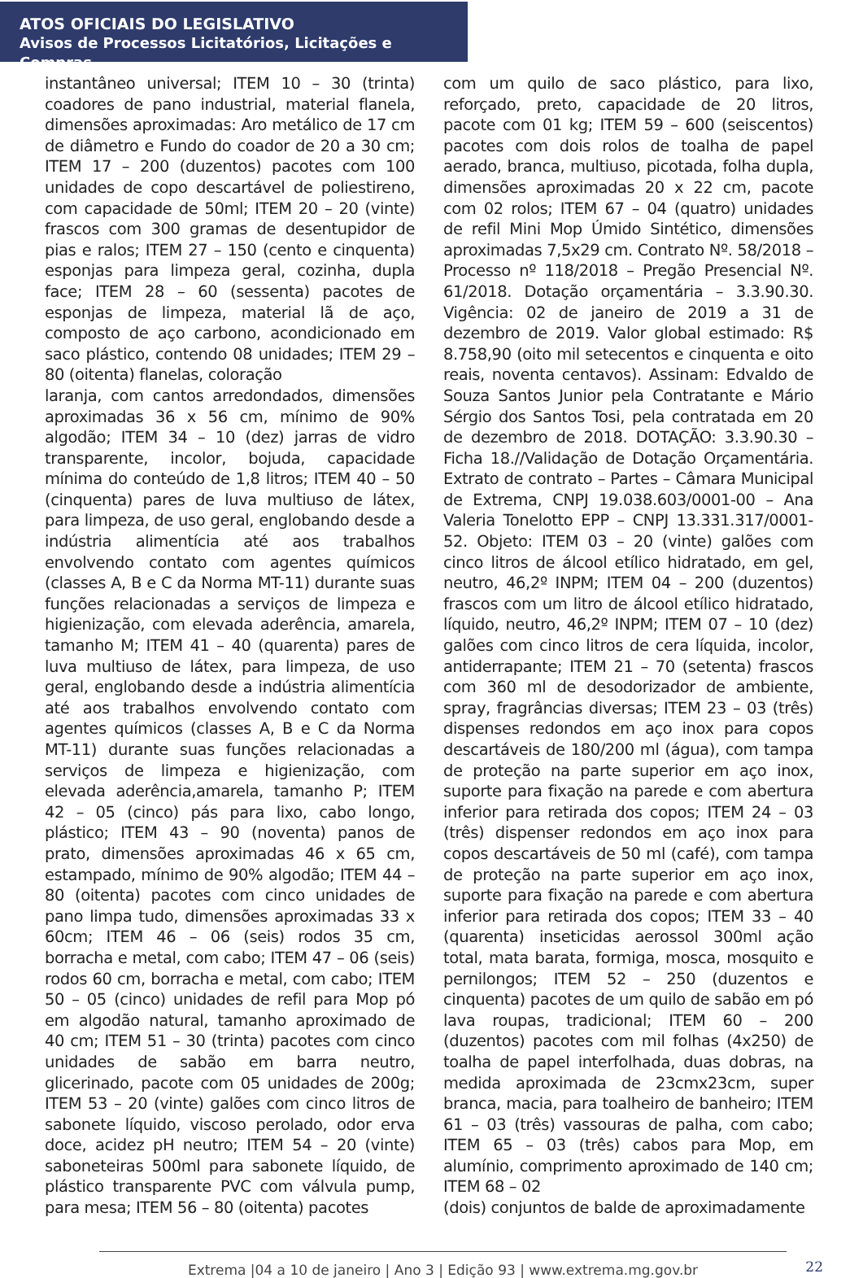ATOS OFICIAIS DO LEGISLATIVO
Avisos de Processos Licitatórios, Licitações e Compras
instantâneo universal; ITEM 10 – 30 (trinta) coadores de pano industrial, material flanela, dimensões aproximadas: Aro metálico de 17 cm de diâmetro e Fundo do coador de 20 a 30 cm; ITEM 17 – 200 (duzentos) pacotes com 100 unidades de copo descartável de poliestireno, com capacidade de 50ml; ITEM 20 – 20 (vinte) frascos com 300 gramas de desentupidor de pias e ralos; ITEM 27 – 150 (cento e cinquenta) esponjas para limpeza geral, cozinha, dupla face; ITEM 28 – 60 (sessenta) pacotes de esponjas de limpeza, material lã de aço, composto de aço carbono, acondicionado em saco plástico, contendo 08 unidades; ITEM 29 – 80 (oitenta) flanelas, coloração
laranja, com cantos arredondados, dimensões aproximadas 36 x 56 cm, mínimo de 90% algodão; ITEM 34 – 10 (dez) jarras de vidro transparente, incolor, bojuda, capacidade mínima do conteúdo de 1,8 litros; ITEM 40 – 50 (cinquenta) pares de luva multiuso de látex, para limpeza, de uso geral, englobando desde a indústria alimentícia até aos trabalhos envolvendo contato com agentes químicos (classes A, B e C da Norma MT-11) durante suas funções relacionadas a serviços de limpeza e higienização, com elevada aderência, amarela, tamanho M; ITEM 41 – 40 (quarenta) pares de luva multiuso de látex, para limpeza, de uso geral, englobando desde a indústria alimentícia até aos trabalhos envolvendo contato com agentes químicos (classes A, B e C da Norma MT-11) durante suas funções relacionadas a serviços de limpeza e higienização, com elevada aderência,amarela, tamanho P; ITEM 42 – 05 (cinco) pás para lixo, cabo longo, plástico; ITEM 43 – 90 (noventa) panos de prato, dimensões aproximadas 46 x 65 cm, estampado, mínimo de 90% algodão; ITEM 44 – 80 (oitenta) pacotes com cinco unidades de pano limpa tudo, dimensões aproximadas 33 x 60cm; ITEM 46 – 06 (seis) rodos 35 cm, borracha e metal, com cabo; ITEM 47 – 06 (seis) rodos 60 cm, borracha e metal, com cabo; ITEM 50 – 05 (cinco) unidades de refil para Mop pó em algodão natural, tamanho aproximado de 40 cm; ITEM 51 – 30 (trinta) pacotes com cinco unidades de sabão em barra neutro, glicerinado, pacote com 05 unidades de 200g; ITEM 53 – 20 (vinte) galões com cinco litros de sabonete líquido, viscoso perolado, odor erva doce, acidez pH neutro; ITEM 54 – 20 (vinte) saboneteiras 500ml para sabonete líquido, de plástico transparente PVC com válvula pump, para mesa; ITEM 56 – 80 (oitenta) pacotes
com um quilo de saco plástico, para lixo, reforçado, preto, capacidade de 20 litros, pacote com 01 kg; ITEM 59 – 600 (seiscentos) pacotes com dois rolos de toalha de papel aerado, branca, multiuso, picotada, folha dupla, dimensões aproximadas 20 x 22 cm, pacote com 02 rolos; ITEM 67 – 04 (quatro) unidades de refil Mini Mop Úmido Sintético, dimensões aproximadas 7,5x29 cm. Contrato Nº. 58/2018 – Processo nº 118/2018 – Pregão Presencial Nº. 61/2018. Dotação orçamentária – 3.3.90.30. Vigência: 02 de janeiro de 2019 a 31 de dezembro de 2019. Valor global estimado: R$ 8.758,90 (oito mil setecentos e cinquenta e oito reais, noventa centavos). Assinam: Edvaldo de Souza Santos Junior pela Contratante e Mário Sérgio dos Santos Tosi, pela contratada em 20 de dezembro de 2018. DOTAÇÃO: 3.3.90.30 – Ficha 18.//Validação de Dotação Orçamentária. Extrato de contrato – Partes – Câmara Municipal de Extrema, CNPJ 19.038.603/0001-00 – Ana Valeria Tonelotto EPP – CNPJ 13.331.317/0001-52. Objeto: ITEM 03 – 20 (vinte) galões com cinco litros de álcool etílico hidratado, em gel, neutro, 46,2º INPM; ITEM 04 – 200 (duzentos) frascos com um litro de álcool etílico hidratado, líquido, neutro, 46,2º INPM; ITEM 07 – 10 (dez) galões com cinco litros de cera líquida, incolor, antiderrapante; ITEM 21 – 70 (setenta) frascos com 360 ml de desodorizador de ambiente, spray, fragrâncias diversas; ITEM 23 – 03 (três) dispenses redondos em aço inox para copos descartáveis de 180/200 ml (água), com tampa de proteção na parte superior em aço inox, suporte para fixação na parede e com abertura inferior para retirada dos copos; ITEM 24 – 03 (três) dispenser redondos em aço inox para copos descartáveis de 50 ml (café), com tampa de proteção na parte superior em aço inox, suporte para fixação na parede e com abertura inferior para retirada dos copos; ITEM 33 – 40 (quarenta) inseticidas aerossol 300ml ação total, mata barata, formiga, mosca, mosquito e pernilongos; ITEM 52 – 250 (duzentos e cinquenta) pacotes de um quilo de sabão em pó lava roupas, tradicional; ITEM 60 – 200 (duzentos) pacotes com mil folhas (4x250) de toalha de papel interfolhada, duas dobras, na medida aproximada de 23cmx23cm, super branca, macia, para toalheiro de banheiro; ITEM 61 – 03 (três) vassouras de palha, com cabo; ITEM 65 – 03 (três) cabos para Mop, em alumínio, comprimento aproximado de 140 cm; ITEM 68 – 02
(dois) conjuntos de balde de aproximadamente
Extrema |04 a 10 de janeiro | Ano 3 | Edição 93 | www.extrema.mg.gov.br 22